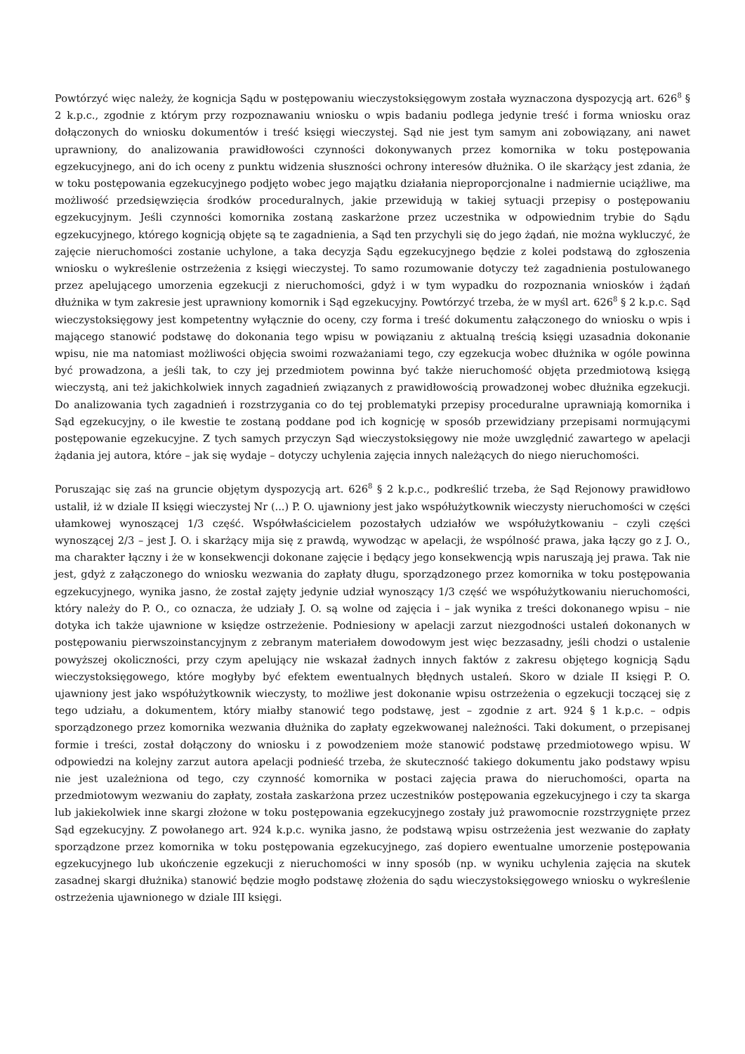Powtórzyć więc należy, że kognicja Sądu w postępowaniu wieczystoksięgowym została wyznaczona dyspozycją art. 626<sup>8</sup> § 2 k.p.c., zgodnie z którym przy rozpoznawaniu wniosku o wpis badaniu podlega jedynie treść i forma wniosku oraz dołączonych do wniosku dokumentów i treść księgi wieczystej. Sąd nie jest tym samym ani zobowiązany, ani nawet uprawniony, do analizowania prawidłowości czynności dokonywanych przez komornika w toku postępowania egzekucyjnego, ani do ich oceny z punktu widzenia słuszności ochrony interesów dłużnika. O ile skarżący jest zdania, że w toku postępowania egzekucyjnego podjęto wobec jego majątku działania nieproporcjonalne i nadmiernie uciążliwe, ma możliwość przedsięwzięcia środków proceduralnych, jakie przewidują w takiej sytuacji przepisy o postępowaniu egzekucyjnym. Jeśli czynności komornika zostaną zaskarżone przez uczestnika w odpowiednim trybie do Sądu egzekucyjnego, którego kognicją objęte są te zagadnienia, a Sąd ten przychyli się do jego żądań, nie można wykluczyć, że zajęcie nieruchomości zostanie uchylone, a taka decyzja Sądu egzekucyjnego będzie z kolei podstawą do zgłoszenia wniosku o wykreślenie ostrzeżenia z księgi wieczystej. To samo rozumowanie dotyczy też zagadnienia postulowanego przez apelującego umorzenia egzekucji z nieruchomości, gdyż i w tym wypadku do rozpoznania wniosków i żądań dłużnika w tym zakresie jest uprawniony komornik i Sąd egzekucyjny. Powtórzyć trzeba, że w myśl art. 626<sup>8</sup> § 2 k.p.c. Sąd wieczystoksięgowy jest kompetentny wyłącznie do oceny, czy forma i treść dokumentu załączonego do wniosku o wpis i mającego stanowić podstawę do dokonania tego wpisu w powiązaniu z aktualną treścią księgi uzasadnia dokonanie wpisu, nie ma natomiast możliwości objęcia swoimi rozważaniami tego, czy egzekucja wobec dłużnika w ogóle powinna być prowadzona, a jeśli tak, to czy jej przedmiotem powinna być także nieruchomość objęta przedmiotową księgą wieczystą, ani też jakichkolwiek innych zagadnień związanych z prawidłowością prowadzonej wobec dłużnika egzekucji. Do analizowania tych zagadnień i rozstrzygania co do tej problematyki przepisy proceduralne uprawniają komornika i Sąd egzekucyjny, o ile kwestie te zostaną poddane pod ich kognicję w sposób przewidziany przepisami normującymi postępowanie egzekucyjne. Z tych samych przyczyn Sąd wieczystoksięgowy nie może uwzględnić zawartego w apelacji żądania jej autora, które – jak się wydaje – dotyczy uchylenia zajęcia innych należących do niego nieruchomości.
Poruszając się zaś na gruncie objętym dyspozycją art. 626<sup>8</sup> § 2 k.p.c., podkreślić trzeba, że Sąd Rejonowy prawidłowo ustalił, iż w dziale II księgi wieczystej Nr (...) P. O. ujawniony jest jako współużytkownik wieczysty nieruchomości w części ułamkowej wynoszącej 1/3 część. Współwłaścicielem pozostałych udziałów we współużytkowaniu – czyli części wynoszącej 2/3 – jest J. O. i skarżący mija się z prawdą, wywodząc w apelacji, że wspólność prawa, jaka łączy go z J. O., ma charakter łączny i że w konsekwencji dokonane zajęcie i będący jego konsekwencją wpis naruszają jej prawa. Tak nie jest, gdyż z załączonego do wniosku wezwania do zapłaty długu, sporządzonego przez komornika w toku postępowania egzekucyjnego, wynika jasno, że został zajęty jedynie udział wynoszący 1/3 część we współużytkowaniu nieruchomości, który należy do P. O., co oznacza, że udziały J. O. są wolne od zajęcia i – jak wynika z treści dokonanego wpisu – nie dotyka ich także ujawnione w księdze ostrzeżenie. Podniesiony w apelacji zarzut niezgodności ustaleń dokonanych w postępowaniu pierwszoinstancyjnym z zebranym materiałem dowodowym jest więc bezzasadny, jeśli chodzi o ustalenie powyższej okoliczności, przy czym apelujący nie wskazał żadnych innych faktów z zakresu objętego kognicją Sądu wieczystoksięgowego, które mogłyby być efektem ewentualnych błędnych ustaleń. Skoro w dziale II księgi P. O. ujawniony jest jako współużytkownik wieczysty, to możliwe jest dokonanie wpisu ostrzeżenia o egzekucji toczącej się z tego udziału, a dokumentem, który miałby stanowić tego podstawę, jest – zgodnie z art. 924 § 1 k.p.c. – odpis sporządzonego przez komornika wezwania dłużnika do zapłaty egzekwowanej należności. Taki dokument, o przepisanej formie i treści, został dołączony do wniosku i z powodzeniem może stanowić podstawę przedmiotowego wpisu. W odpowiedzi na kolejny zarzut autora apelacji podnieść trzeba, że skuteczność takiego dokumentu jako podstawy wpisu nie jest uzależniona od tego, czy czynność komornika w postaci zajęcia prawa do nieruchomości, oparta na przedmiotowym wezwaniu do zapłaty, została zaskarżona przez uczestników postępowania egzekucyjnego i czy ta skarga lub jakiekolwiek inne skargi złożone w toku postępowania egzekucyjnego zostały już prawomocnie rozstrzygnięte przez Sąd egzekucyjny. Z powołanego art. 924 k.p.c. wynika jasno, że podstawą wpisu ostrzeżenia jest wezwanie do zapłaty sporządzone przez komornika w toku postępowania egzekucyjnego, zaś dopiero ewentualne umorzenie postępowania egzekucyjnego lub ukończenie egzekucji z nieruchomości w inny sposób (np. w wyniku uchylenia zajęcia na skutek zasadnej skargi dłużnika) stanowić będzie mogło podstawę złożenia do sądu wieczystoksięgowego wniosku o wykreślenie ostrzeżenia ujawnionego w dziale III księgi.